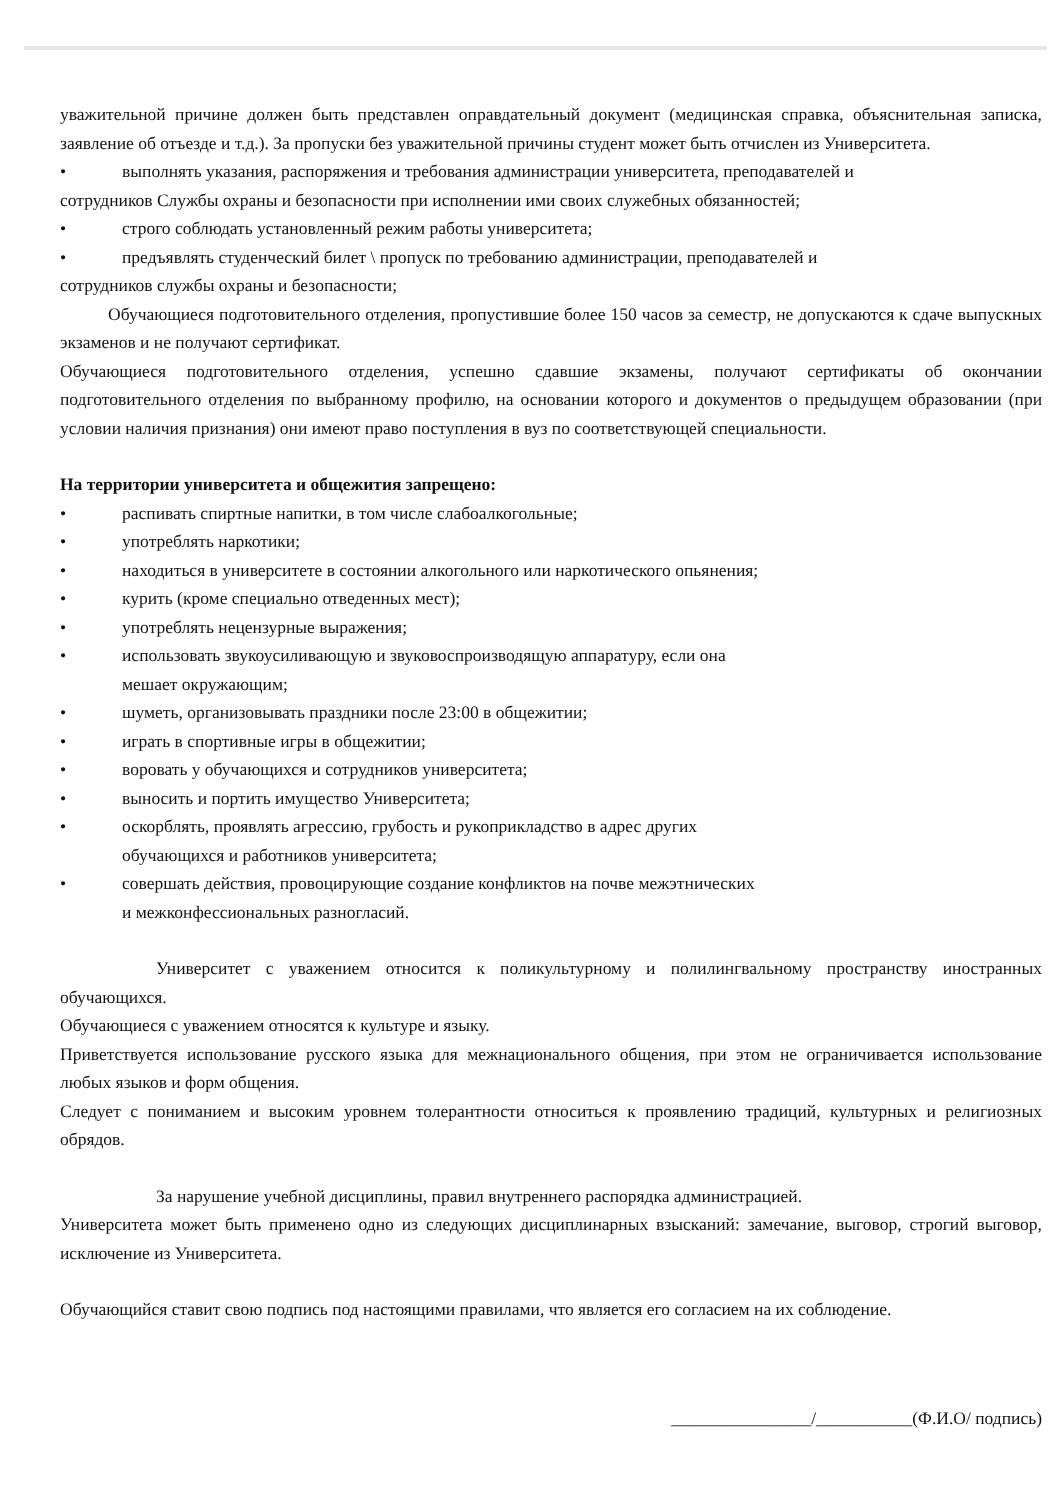уважительной причине должен быть представлен оправдательный документ (медицинская справка, объяснительная записка, заявление об отъезде и т.д.). За пропуски без уважительной причины студент может быть отчислен из Университета.
• выполнять указания, распоряжения и требования администрации университета, преподавателей и
сотрудников Службы охраны и безопасности при исполнении ими своих служебных обязанностей;
• строго соблюдать установленный режим работы университета;
• предъявлять студенческий билет \ пропуск по требованию администрации, преподавателей и
сотрудников службы охраны и безопасности;
Обучающиеся подготовительного отделения, пропустившие более 150 часов за семестр, не допускаются к сдаче выпускных экзаменов и не получают сертификат.
Обучающиеся подготовительного отделения, успешно сдавшие экзамены, получают сертификаты об окончании подготовительного отделения по выбранному профилю, на основании которого и документов о предыдущем образовании (при условии наличия признания) они имеют право поступления в вуз по соответствующей специальности.
На территории университета и общежития запрещено:
• распивать спиртные напитки, в том числе слабоалкогольные;
• употреблять наркотики;
• находиться в университете в состоянии алкогольного или наркотического опьянения;
• курить (кроме специально отведенных мест);
• употреблять нецензурные выражения;
• использовать звукоусиливающую и звуковоспроизводящую аппаратуру, если она
мешает окружающим;
• шуметь, организовывать праздники после 23:00 в общежитии;
• играть в спортивные игры в общежитии;
• воровать у обучающихся и сотрудников университета;
• выносить и портить имущество Университета;
• оскорблять, проявлять агрессию, грубость и рукоприкладство в адрес других
обучающихся и работников университета;
• совершать действия, провоцирующие создание конфликтов на почве межэтнических
и межконфессиональных разногласий.
Университет с уважением относится к поликультурному и полилингвальному пространству иностранных обучающихся.
Обучающиеся с уважением относятся к культуре и языку.
Приветствуется использование русского языка для межнационального общения, при этом не ограничивается использование любых языков и форм общения.
Следует с пониманием и высоким уровнем толерантности относиться к проявлению традиций, культурных и религиозных обрядов.
За нарушение учебной дисциплины, правил внутреннего распорядка администрацией.
Университета может быть применено одно из следующих дисциплинарных взысканий: замечание, выговор, строгий выговор, исключение из Университета.
Обучающийся ставит свою подпись под настоящими правилами, что является его согласием на их соблюдение.
________________/___________(Ф.И.О/ подпись)